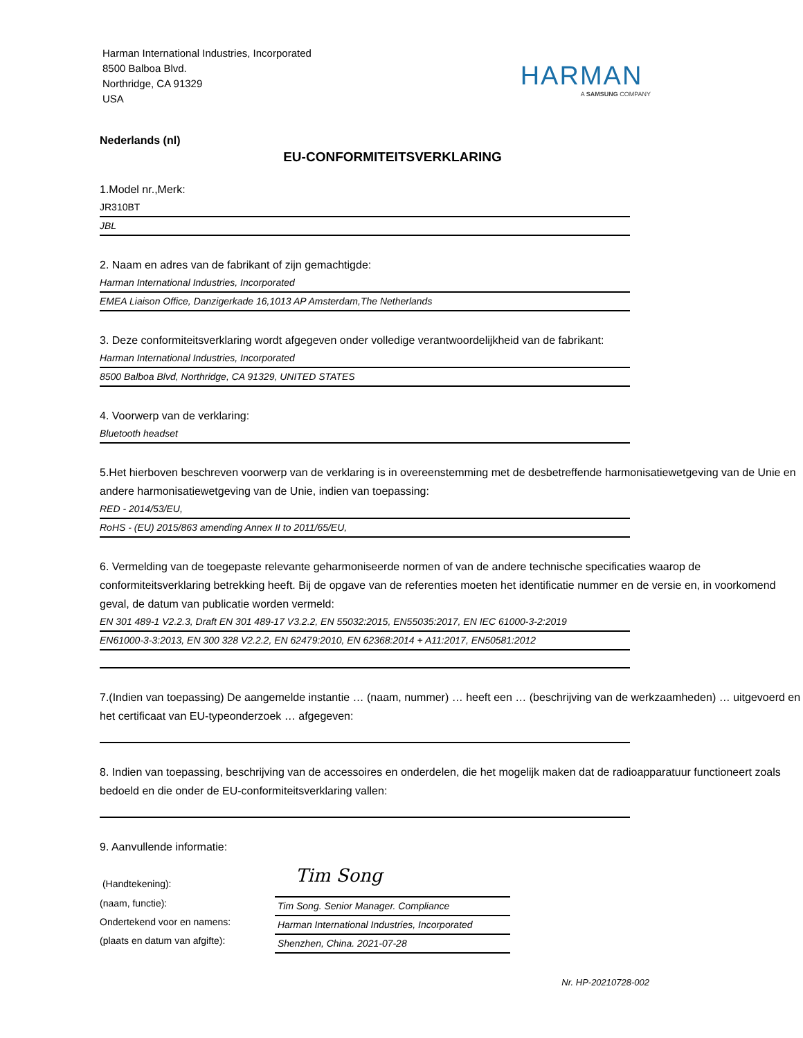Harman International Industries, Incorporated
8500 Balboa Blvd.
Northridge, CA 91329
USA
HARMAN
A SAMSUNG COMPANY
Nederlands (nl)
EU-CONFORMITEITSVERKLARING
1.Model nr.,Merk:
JR310BT
JBL
2. Naam en adres van de fabrikant of zijn gemachtigde:
Harman International Industries, Incorporated
EMEA Liaison Office, Danzigerkade 16,1013 AP Amsterdam,The Netherlands
3. Deze conformiteitsverklaring wordt afgegeven onder volledige verantwoordelijkheid van de fabrikant:
Harman International Industries, Incorporated
8500 Balboa Blvd, Northridge, CA 91329, UNITED STATES
4. Voorwerp van de verklaring:
Bluetooth headset
5.Het hierboven beschreven voorwerp van de verklaring is in overeenstemming met de desbetreffende harmonisatiewetgeving van de Unie en andere harmonisatiewetgeving van de Unie, indien van toepassing:
RED - 2014/53/EU,
RoHS - (EU) 2015/863 amending Annex II to 2011/65/EU,
6. Vermelding van de toegepaste relevante geharmoniseerde normen of van de andere technische specificaties waarop de conformiteitsverklaring betrekking heeft. Bij de opgave van de referenties moeten het identificatie nummer en de versie en, in voorkomend geval, de datum van publicatie worden vermeld:
EN 301 489-1 V2.2.3, Draft EN 301 489-17 V3.2.2, EN 55032:2015, EN55035:2017, EN IEC 61000-3-2:2019
EN61000-3-3:2013, EN 300 328 V2.2.2, EN 62479:2010, EN 62368:2014 + A11:2017, EN50581:2012
7.(Indien van toepassing) De aangemelde instantie … (naam, nummer) … heeft een … (beschrijving van de werkzaamheden) … uitgevoerd en het certificaat van EU-typeonderzoek … afgegeven:
8. Indien van toepassing, beschrijving van de accessoires en onderdelen, die het mogelijk maken dat de radioapparatuur functioneert zoals bedoeld en die onder de EU-conformiteitsverklaring vallen:
9. Aanvullende informatie:
(Handtekening):
Tim Song
(naam, functie):
Tim Song. Senior Manager. Compliance
Ondertekend voor en namens:
Harman International Industries, Incorporated
(plaats en datum van afgifte):
Shenzhen, China. 2021-07-28
Nr. HP-20210728-002